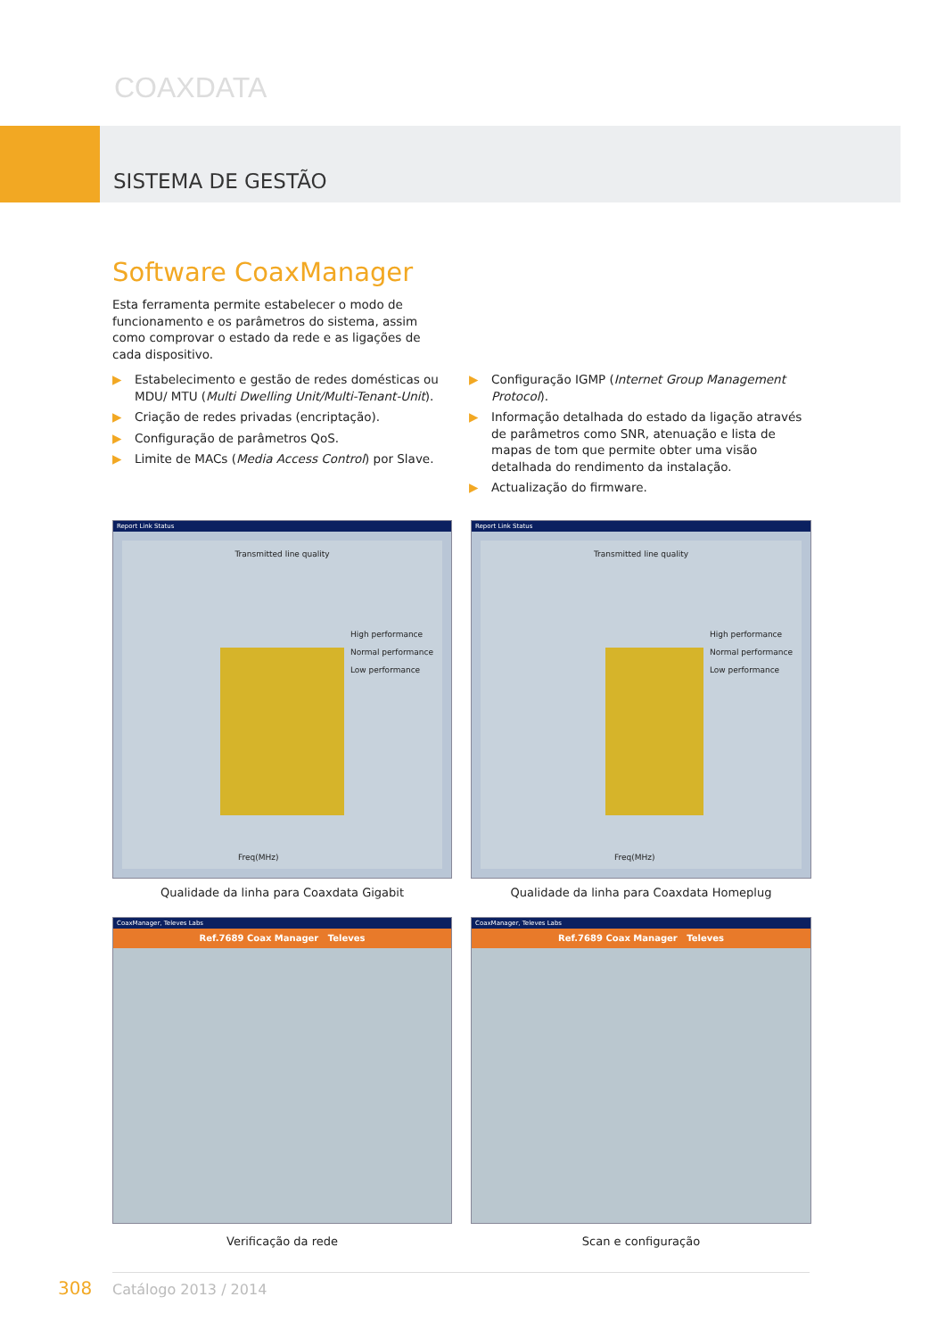COAXDATA
SISTEMA DE GESTÃO
Software CoaxManager
Esta ferramenta permite estabelecer o modo de funcionamento e os parâmetros do sistema, assim como comprovar o estado da rede e as ligações de cada dispositivo.
▶ Estabelecimento e gestão de redes domésticas ou MDU/ MTU (Multi Dwelling Unit/Multi-Tenant-Unit).
▶ Criação de redes privadas (encriptação).
▶ Configuração de parâmetros QoS.
▶ Limite de MACs (Media Access Control) por Slave.
▶ Configuração IGMP (Internet Group Management Protocol).
▶ Informação detalhada do estado da ligação através de parâmetros como SNR, atenuação e lista de mapas de tom que permite obter uma visão detalhada do rendimento da instalação.
▶ Actualização do firmware.
Report Link Status
Transmitted line quality
High performance
Normal performance
Low performance
Freq(MHz)
Qualidade da linha para Coaxdata Gigabit
Report Link Status
Transmitted line quality
High performance
Normal performance
Low performance
Freq(MHz)
Qualidade da linha para Coaxdata Homeplug
CoaxManager, Televes Labs
Ref.7689 Coax Manager Televes
Verificação da rede
CoaxManager, Televes Labs
Ref.7689 Coax Manager Televes
Scan e configuração
308 Catálogo 2013 / 2014